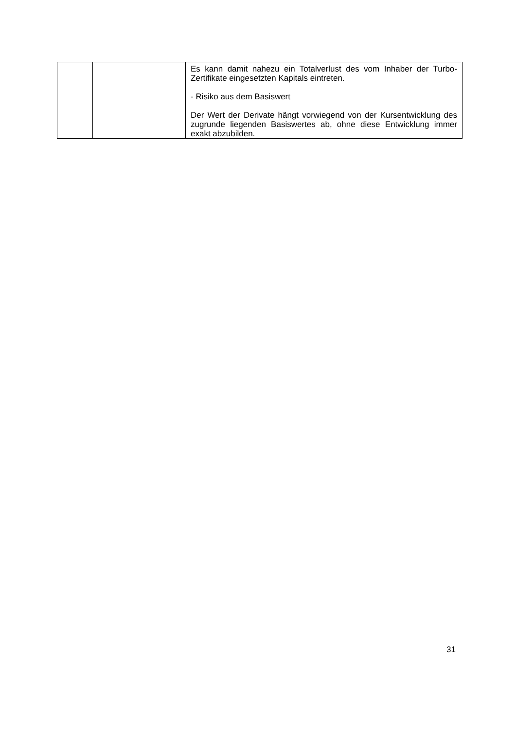| | | Es kann damit nahezu ein Totalverlust des vom Inhaber der Turbo-Zertifikate eingesetzten Kapitals eintreten. - Risiko aus dem Basiswert Der Wert der Derivate hängt vorwiegend von der Kursentwicklung des zugrunde liegenden Basiswertes ab, ohne diese Entwicklung immer exakt abzubilden. |
31